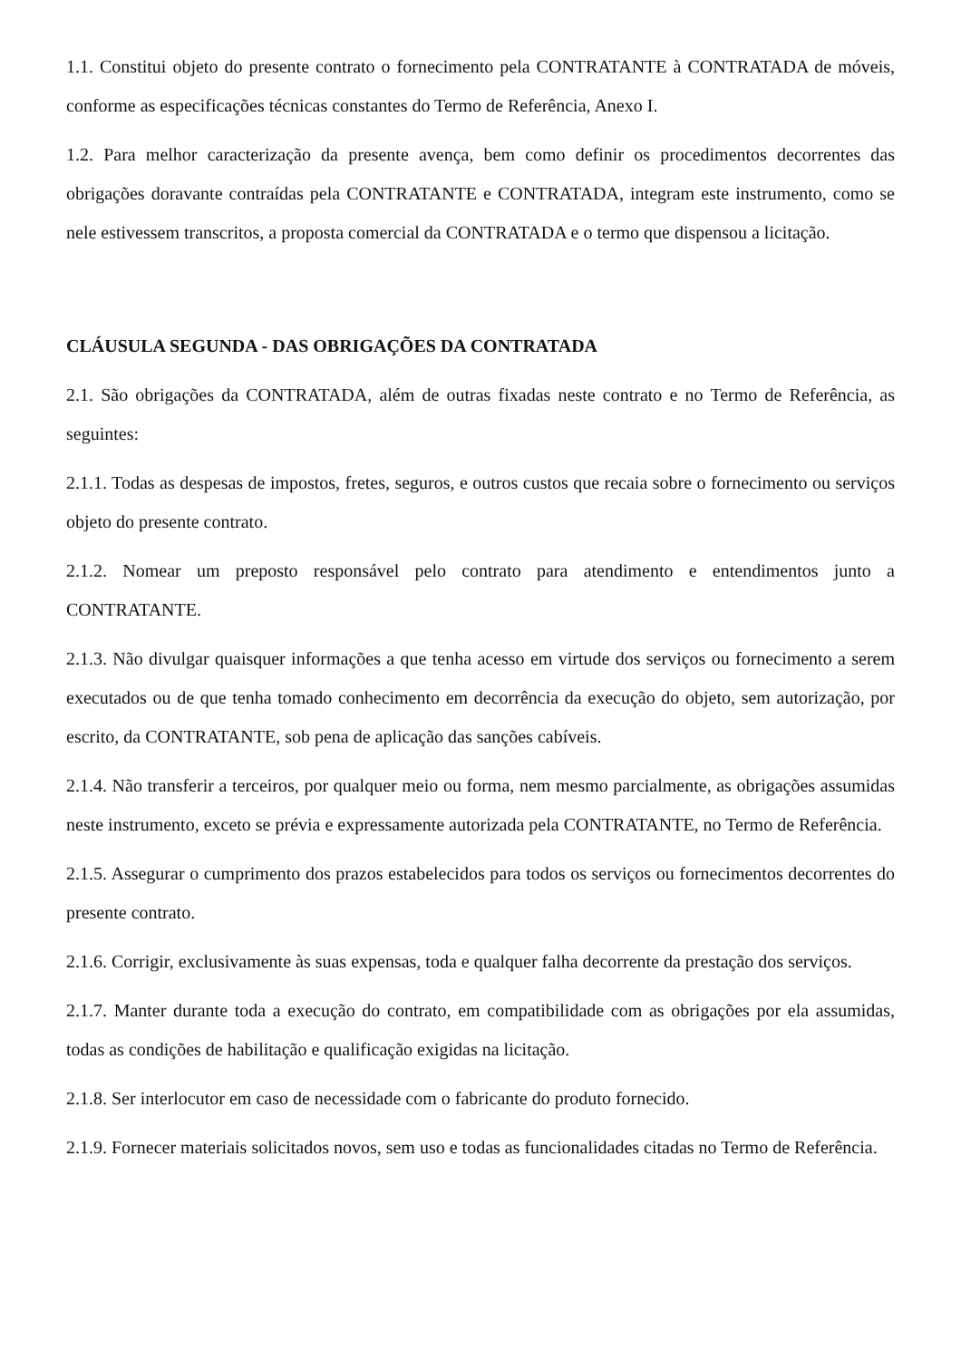1.1. Constitui objeto do presente contrato o fornecimento pela CONTRATANTE à CONTRATADA de móveis, conforme as especificações técnicas constantes do Termo de Referência, Anexo I.
1.2. Para melhor caracterização da presente avença, bem como definir os procedimentos decorrentes das obrigações doravante contraídas pela CONTRATANTE e CONTRATADA, integram este instrumento, como se nele estivessem transcritos, a proposta comercial da CONTRATADA e o termo que dispensou a licitação.
CLÁUSULA SEGUNDA - DAS OBRIGAÇÕES DA CONTRATADA
2.1. São obrigações da CONTRATADA, além de outras fixadas neste contrato e no Termo de Referência, as seguintes:
2.1.1. Todas as despesas de impostos, fretes, seguros, e outros custos que recaia sobre o fornecimento ou serviços objeto do presente contrato.
2.1.2. Nomear um preposto responsável pelo contrato para atendimento e entendimentos junto a CONTRATANTE.
2.1.3. Não divulgar quaisquer informações a que tenha acesso em virtude dos serviços ou fornecimento a serem executados ou de que tenha tomado conhecimento em decorrência da execução do objeto, sem autorização, por escrito, da CONTRATANTE, sob pena de aplicação das sanções cabíveis.
2.1.4. Não transferir a terceiros, por qualquer meio ou forma, nem mesmo parcialmente, as obrigações assumidas neste instrumento, exceto se prévia e expressamente autorizada pela CONTRATANTE, no Termo de Referência.
2.1.5. Assegurar o cumprimento dos prazos estabelecidos para todos os serviços ou fornecimentos decorrentes do presente contrato.
2.1.6. Corrigir, exclusivamente às suas expensas, toda e qualquer falha decorrente da prestação dos serviços.
2.1.7. Manter durante toda a execução do contrato, em compatibilidade com as obrigações por ela assumidas, todas as condições de habilitação e qualificação exigidas na licitação.
2.1.8. Ser interlocutor em caso de necessidade com o fabricante do produto fornecido.
2.1.9. Fornecer materiais solicitados novos, sem uso e todas as funcionalidades citadas no Termo de Referência.